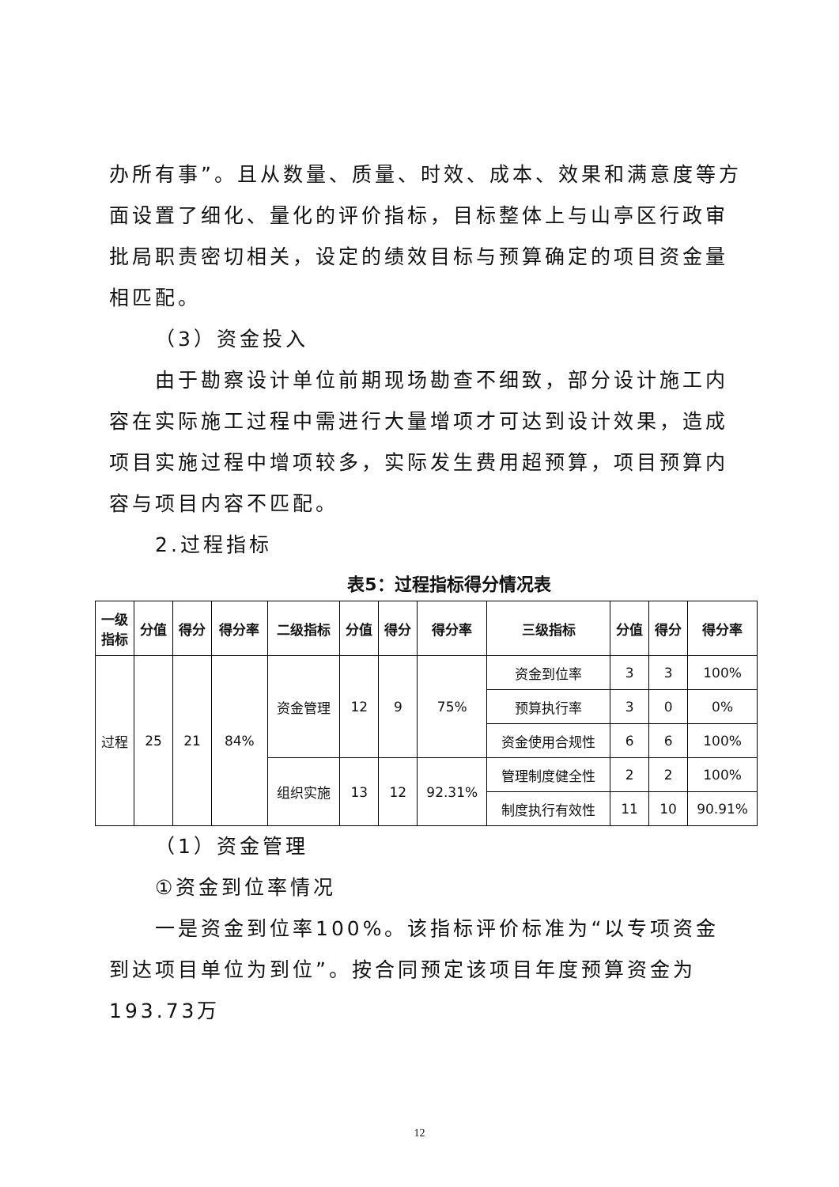办所有事”。且从数量、质量、时效、成本、效果和满意度等方面设置了细化、量化的评价指标，目标整体上与山亭区行政审批局职责密切相关，设定的绩效目标与预算确定的项目资金量相匹配。
（3）资金投入
由于勘察设计单位前期现场勘查不细致，部分设计施工内容在实际施工过程中需进行大量增项才可达到设计效果，造成项目实施过程中增项较多，实际发生费用超预算，项目预算内容与项目内容不匹配。
2.过程指标
表5：过程指标得分情况表
| 一级 指标 | 分值 | 得分 | 得分率 | 二级指标 | 分值 | 得分 | 得分率 | 三级指标 | 分值 | 得分 | 得分率 |
| --- | --- | --- | --- | --- | --- | --- | --- | --- | --- | --- | --- |
| 过程 | 25 | 21 | 84% | 资金管理 | 12 | 9 | 75% | 资金到位率 | 3 | 3 | 100% |
| | | | | | | | | 预算执行率 | 3 | 0 | 0% |
| | | | | | | | | 资金使用合规性 | 6 | 6 | 100% |
| | | | | 组织实施 | 13 | 12 | 92.31% | 管理制度健全性 | 2 | 2 | 100% |
| | | | | | | | | 制度执行有效性 | 11 | 10 | 90.91% |
（1）资金管理
①资金到位率情况
一是资金到位率100%。该指标评价标准为“以专项资金到达项目单位为到位”。按合同预定该项目年度预算资金为193.73万
12